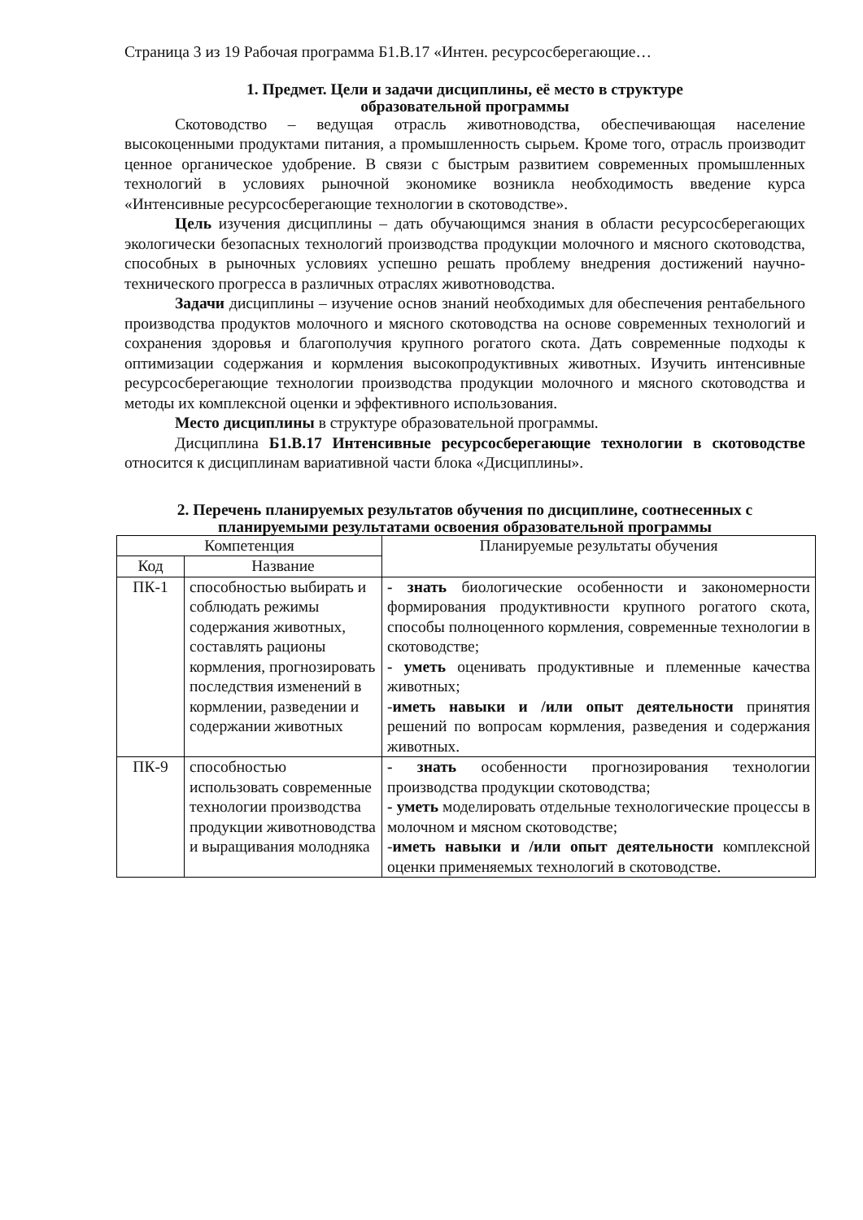Страница 3 из 19 Рабочая программа Б1.В.17 «Интен. ресурсосберегающие…
1. Предмет. Цели и задачи дисциплины, её место в структуре
образовательной программы
Скотоводство – ведущая отрасль животноводства, обеспечивающая население высокоценными продуктами питания, а промышленность сырьем. Кроме того, отрасль производит ценное органическое удобрение. В связи с быстрым развитием современных промышленных технологий в условиях рыночной экономике возникла необходимость введение курса «Интенсивные ресурсосберегающие технологии в скотоводстве».
Цель изучения дисциплины – дать обучающимся знания в области ресурсосберегающих экологически безопасных технологий производства продукции молочного и мясного скотоводства, способных в рыночных условиях успешно решать проблему внедрения достижений научно-технического прогресса в различных отраслях животноводства.
Задачи дисциплины – изучение основ знаний необходимых для обеспечения рентабельного производства продуктов молочного и мясного скотоводства на основе современных технологий и сохранения здоровья и благополучия крупного рогатого скота. Дать современные подходы к оптимизации содержания и кормления высокопродуктивных животных. Изучить интенсивные ресурсосберегающие технологии производства продукции молочного и мясного скотоводства и методы их комплексной оценки и эффективного использования.
Место дисциплины в структуре образовательной программы.
Дисциплина Б1.В.17 Интенсивные ресурсосберегающие технологии в скотоводстве относится к дисциплинам вариативной части блока «Дисциплины».
2. Перечень планируемых результатов обучения по дисциплине, соотнесенных с планируемыми результатами освоения образовательной программы
| Компетенция | | Планируемые результаты обучения |
| --- | --- | --- |
| Код | Название | |
| ПК-1 | способностью выбирать и соблюдать режимы содержания животных, составлять рационы кормления, прогнозировать последствия изменений в кормлении, разведении и содержании животных | - знать биологические особенности и закономерности формирования продуктивности крупного рогатого скота, способы полноценного кормления, современные технологии в скотоводстве; - уметь оценивать продуктивные и племенные качества животных; - иметь навыки и /или опыт деятельности принятия решений по вопросам кормления, разведения и содержания животных. |
| ПК-9 | способностью использовать современные технологии производства продукции животноводства и выращивания молодняка | - знать особенности прогнозирования технологии производства продукции скотоводства; - уметь моделировать отдельные технологические процессы в молочном и мясном скотоводстве; - иметь навыки и /или опыт деятельности комплексной оценки применяемых технологий в скотоводстве. |